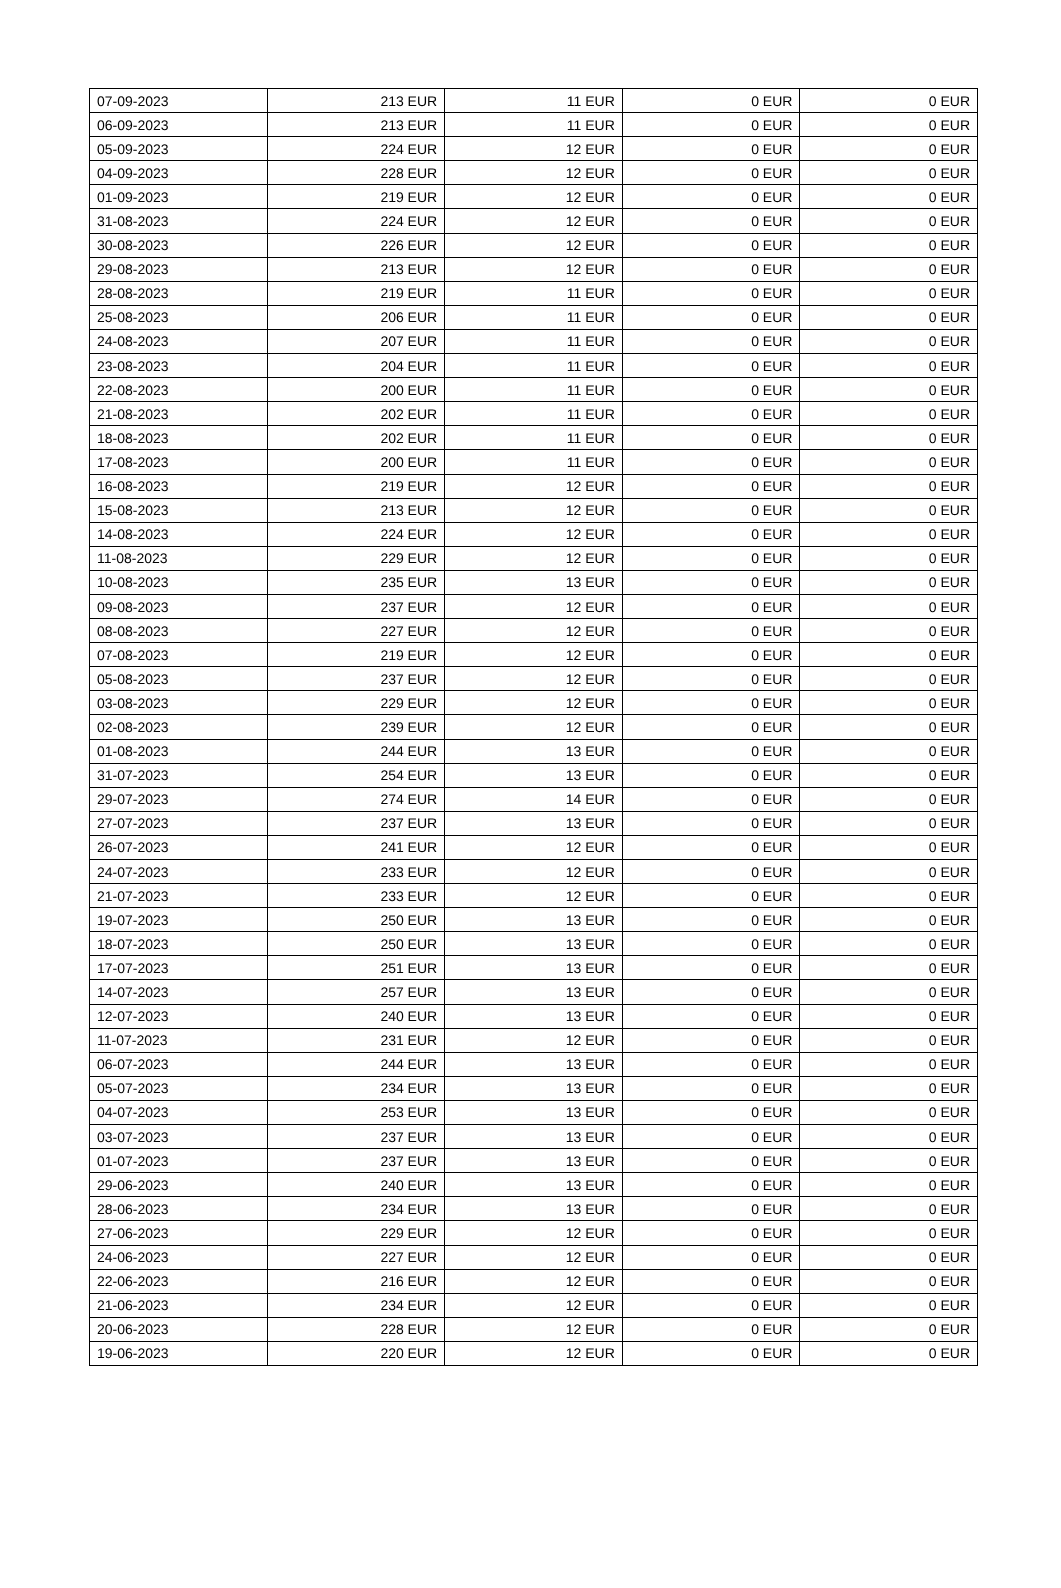| 07-09-2023 | 213 EUR | 11 EUR | 0 EUR | 0 EUR |
| 06-09-2023 | 213 EUR | 11 EUR | 0 EUR | 0 EUR |
| 05-09-2023 | 224 EUR | 12 EUR | 0 EUR | 0 EUR |
| 04-09-2023 | 228 EUR | 12 EUR | 0 EUR | 0 EUR |
| 01-09-2023 | 219 EUR | 12 EUR | 0 EUR | 0 EUR |
| 31-08-2023 | 224 EUR | 12 EUR | 0 EUR | 0 EUR |
| 30-08-2023 | 226 EUR | 12 EUR | 0 EUR | 0 EUR |
| 29-08-2023 | 213 EUR | 12 EUR | 0 EUR | 0 EUR |
| 28-08-2023 | 219 EUR | 11 EUR | 0 EUR | 0 EUR |
| 25-08-2023 | 206 EUR | 11 EUR | 0 EUR | 0 EUR |
| 24-08-2023 | 207 EUR | 11 EUR | 0 EUR | 0 EUR |
| 23-08-2023 | 204 EUR | 11 EUR | 0 EUR | 0 EUR |
| 22-08-2023 | 200 EUR | 11 EUR | 0 EUR | 0 EUR |
| 21-08-2023 | 202 EUR | 11 EUR | 0 EUR | 0 EUR |
| 18-08-2023 | 202 EUR | 11 EUR | 0 EUR | 0 EUR |
| 17-08-2023 | 200 EUR | 11 EUR | 0 EUR | 0 EUR |
| 16-08-2023 | 219 EUR | 12 EUR | 0 EUR | 0 EUR |
| 15-08-2023 | 213 EUR | 12 EUR | 0 EUR | 0 EUR |
| 14-08-2023 | 224 EUR | 12 EUR | 0 EUR | 0 EUR |
| 11-08-2023 | 229 EUR | 12 EUR | 0 EUR | 0 EUR |
| 10-08-2023 | 235 EUR | 13 EUR | 0 EUR | 0 EUR |
| 09-08-2023 | 237 EUR | 12 EUR | 0 EUR | 0 EUR |
| 08-08-2023 | 227 EUR | 12 EUR | 0 EUR | 0 EUR |
| 07-08-2023 | 219 EUR | 12 EUR | 0 EUR | 0 EUR |
| 05-08-2023 | 237 EUR | 12 EUR | 0 EUR | 0 EUR |
| 03-08-2023 | 229 EUR | 12 EUR | 0 EUR | 0 EUR |
| 02-08-2023 | 239 EUR | 12 EUR | 0 EUR | 0 EUR |
| 01-08-2023 | 244 EUR | 13 EUR | 0 EUR | 0 EUR |
| 31-07-2023 | 254 EUR | 13 EUR | 0 EUR | 0 EUR |
| 29-07-2023 | 274 EUR | 14 EUR | 0 EUR | 0 EUR |
| 27-07-2023 | 237 EUR | 13 EUR | 0 EUR | 0 EUR |
| 26-07-2023 | 241 EUR | 12 EUR | 0 EUR | 0 EUR |
| 24-07-2023 | 233 EUR | 12 EUR | 0 EUR | 0 EUR |
| 21-07-2023 | 233 EUR | 12 EUR | 0 EUR | 0 EUR |
| 19-07-2023 | 250 EUR | 13 EUR | 0 EUR | 0 EUR |
| 18-07-2023 | 250 EUR | 13 EUR | 0 EUR | 0 EUR |
| 17-07-2023 | 251 EUR | 13 EUR | 0 EUR | 0 EUR |
| 14-07-2023 | 257 EUR | 13 EUR | 0 EUR | 0 EUR |
| 12-07-2023 | 240 EUR | 13 EUR | 0 EUR | 0 EUR |
| 11-07-2023 | 231 EUR | 12 EUR | 0 EUR | 0 EUR |
| 06-07-2023 | 244 EUR | 13 EUR | 0 EUR | 0 EUR |
| 05-07-2023 | 234 EUR | 13 EUR | 0 EUR | 0 EUR |
| 04-07-2023 | 253 EUR | 13 EUR | 0 EUR | 0 EUR |
| 03-07-2023 | 237 EUR | 13 EUR | 0 EUR | 0 EUR |
| 01-07-2023 | 237 EUR | 13 EUR | 0 EUR | 0 EUR |
| 29-06-2023 | 240 EUR | 13 EUR | 0 EUR | 0 EUR |
| 28-06-2023 | 234 EUR | 13 EUR | 0 EUR | 0 EUR |
| 27-06-2023 | 229 EUR | 12 EUR | 0 EUR | 0 EUR |
| 24-06-2023 | 227 EUR | 12 EUR | 0 EUR | 0 EUR |
| 22-06-2023 | 216 EUR | 12 EUR | 0 EUR | 0 EUR |
| 21-06-2023 | 234 EUR | 12 EUR | 0 EUR | 0 EUR |
| 20-06-2023 | 228 EUR | 12 EUR | 0 EUR | 0 EUR |
| 19-06-2023 | 220 EUR | 12 EUR | 0 EUR | 0 EUR |